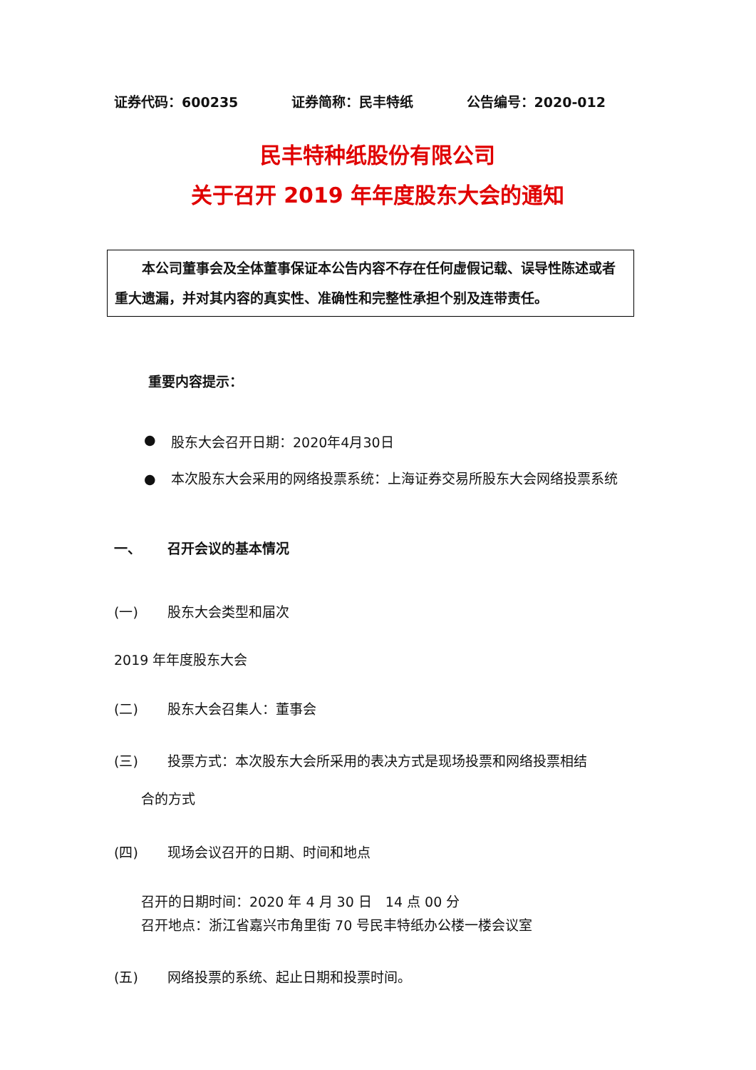证券代码：600235 证券简称：民丰特纸 公告编号：2020-012
民丰特种纸股份有限公司
关于召开 2019 年年度股东大会的通知
  本公司董事会及全体董事保证本公告内容不存在任何虚假记载、误导性陈述或者重大遗漏，并对其内容的真实性、准确性和完整性承担个别及连带责任。
重要内容提示：
● 股东大会召开日期：2020年4月30日
● 本次股东大会采用的网络投票系统：上海证券交易所股东大会网络投票系统
一、 召开会议的基本情况
(一) 股东大会类型和届次
2019 年年度股东大会
(二) 股东大会召集人：董事会
(三) 投票方式：本次股东大会所采用的表决方式是现场投票和网络投票相结
合的方式
(四) 现场会议召开的日期、时间和地点
召开的日期时间：2020 年 4 月 30 日 14 点 00 分
召开地点：浙江省嘉兴市角里街 70 号民丰特纸办公楼一楼会议室
(五) 网络投票的系统、起止日期和投票时间。